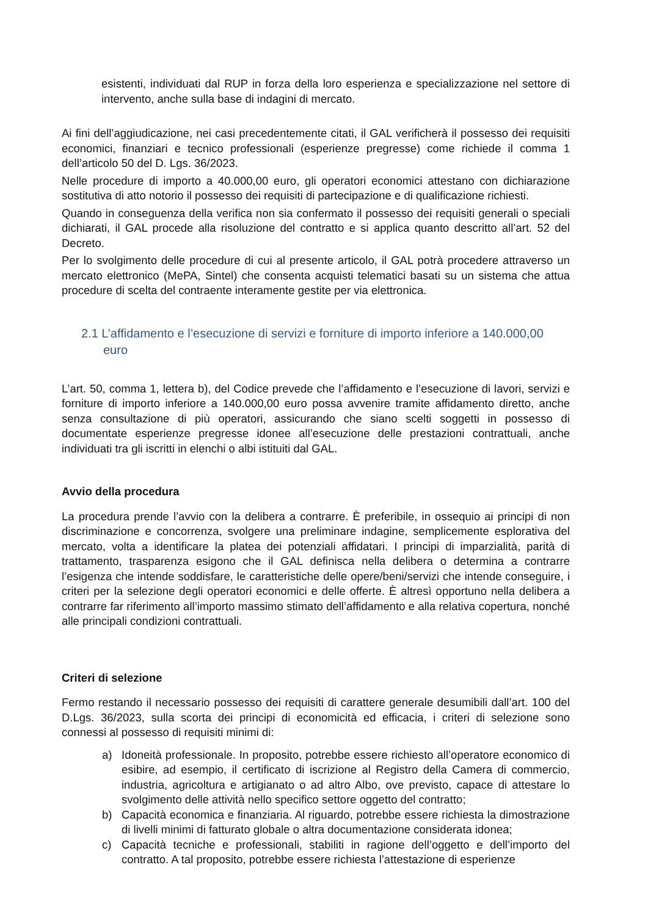esistenti, individuati dal RUP in forza della loro esperienza e specializzazione nel settore di intervento, anche sulla base di indagini di mercato.
Ai fini dell’aggiudicazione, nei casi precedentemente citati, il GAL verificherà il possesso dei requisiti economici, finanziari e tecnico professionali (esperienze pregresse) come richiede il comma 1 dell’articolo 50 del D. Lgs. 36/2023.
Nelle procedure di importo a 40.000,00 euro, gli operatori economici attestano con dichiarazione sostitutiva di atto notorio il possesso dei requisiti di partecipazione e di qualificazione richiesti.
Quando in conseguenza della verifica non sia confermato il possesso dei requisiti generali o speciali dichiarati, il GAL procede alla risoluzione del contratto e si applica quanto descritto all’art. 52 del Decreto.
Per lo svolgimento delle procedure di cui al presente articolo, il GAL potrà procedere attraverso un mercato elettronico (MePA, Sintel) che consenta acquisti telematici basati su un sistema che attua procedure di scelta del contraente interamente gestite per via elettronica.
2.1 L’affidamento e l’esecuzione di servizi e forniture di importo inferiore a 140.000,00 euro
L’art. 50, comma 1, lettera b), del Codice prevede che l’affidamento e l’esecuzione di lavori, servizi e forniture di importo inferiore a 140.000,00 euro possa avvenire tramite affidamento diretto, anche senza consultazione di più operatori, assicurando che siano scelti soggetti in possesso di documentate esperienze pregresse idonee all’esecuzione delle prestazioni contrattuali, anche individuati tra gli iscritti in elenchi o albi istituiti dal GAL.
Avvio della procedura
La procedura prende l’avvio con la delibera a contrarre. È preferibile, in ossequio ai principi di non discriminazione e concorrenza, svolgere una preliminare indagine, semplicemente esplorativa del mercato, volta a identificare la platea dei potenziali affidatari. I principi di imparzialità, parità di trattamento, trasparenza esigono che il GAL definisca nella delibera o determina a contrarre l’esigenza che intende soddisfare, le caratteristiche delle opere/beni/servizi che intende conseguire, i criteri per la selezione degli operatori economici e delle offerte. È altresì opportuno nella delibera a contrarre far riferimento all’importo massimo stimato dell’affidamento e alla relativa copertura, nonché alle principali condizioni contrattuali.
Criteri di selezione
Fermo restando il necessario possesso dei requisiti di carattere generale desumibili dall’art. 100 del D.Lgs. 36/2023, sulla scorta dei principi di economicità ed efficacia, i criteri di selezione sono connessi al possesso di requisiti minimi di:
a) Idoneità professionale. In proposito, potrebbe essere richiesto all’operatore economico di esibire, ad esempio, il certificato di iscrizione al Registro della Camera di commercio, industria, agricoltura e artigianato o ad altro Albo, ove previsto, capace di attestare lo svolgimento delle attività nello specifico settore oggetto del contratto;
b) Capacità economica e finanziaria. Al riguardo, potrebbe essere richiesta la dimostrazione di livelli minimi di fatturato globale o altra documentazione considerata idonea;
c) Capacità tecniche e professionali, stabiliti in ragione dell’oggetto e dell’importo del contratto. A tal proposito, potrebbe essere richiesta l’attestazione di esperienze